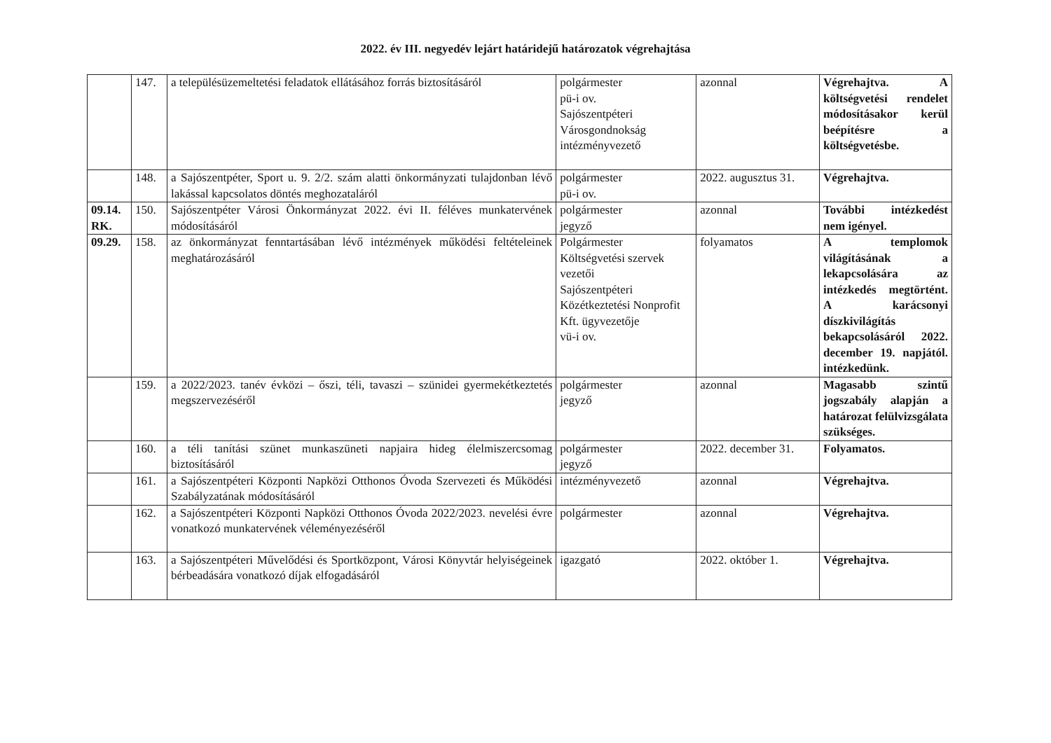2022. év III. negyedév lejárt határidejű határozatok végrehajtása
| | 147. | a településüzemeltetési feladatok ellátásához forrás biztosításáról | polgármester pü-i ov. Sajószentpéteri Városgondnokság intézményvezető | azonnal | Végrehajtva. A költségvetési rendelet módosításakor kerül beépítésre a költségvetésbe. |
| | 148. | a Sajószentpéter, Sport u. 9. 2/2. szám alatti önkormányzati tulajdonban lévő lakással kapcsolatos döntés meghozataláról | polgármester pü-i ov. | 2022. augusztus 31. | Végrehajtva. |
| 09.14. RK. | 150. | Sajószentpéter Városi Önkormányzat 2022. évi II. féléves munkatervének módosításáról | polgármester jegyző | azonnal | További intézkedést nem igényel. |
| 09.29. | 158. | az önkormányzat fenntartásában lévő intézmények működési feltételeinek meghatározásáról | Polgármester Költségvetési szervek vezetői Sajószentpéteri Közétkeztetési Nonprofit Kft. ügyvezetője vü-i ov. | folyamatos | A templomok világításának a lekapcsolására az intézkedés megtörtént. A karácsonyi díszkivilágítás bekapcsolásáról 2022. december 19. napjától. intézkedünk. |
| | 159. | a 2022/2023. tanév évközi – őszi, téli, tavaszi – szünidei gyermekétkeztetés megszervezéséről | polgármester jegyző | azonnal | Magasabb szintű jogszabály alapján a határozat felülvizsgálata szükséges. |
| | 160. | a téli tanítási szünet munkaszüneti napjaira hideg élelmiszercsomag biztosításáról | polgármester jegyző | 2022. december 31. | Folyamatos. |
| | 161. | a Sajószentpéteri Központi Napközi Otthonos Óvoda Szervezeti és Működési Szabályzatának módosításáról | intézményvezető | azonnal | Végrehajtva. |
| | 162. | a Sajószentpéteri Központi Napközi Otthonos Óvoda 2022/2023. nevelési évre vonatkozó munkatervének véleményezéséről | polgármester | azonnal | Végrehajtva. |
| | 163. | a Sajószentpéteri Művelődési és Sportközpont, Városi Könyvtár helyiségeinek bérbeadására vonatkozó díjak elfogadásáról | igazgató | 2022. október 1. | Végrehajtva. |